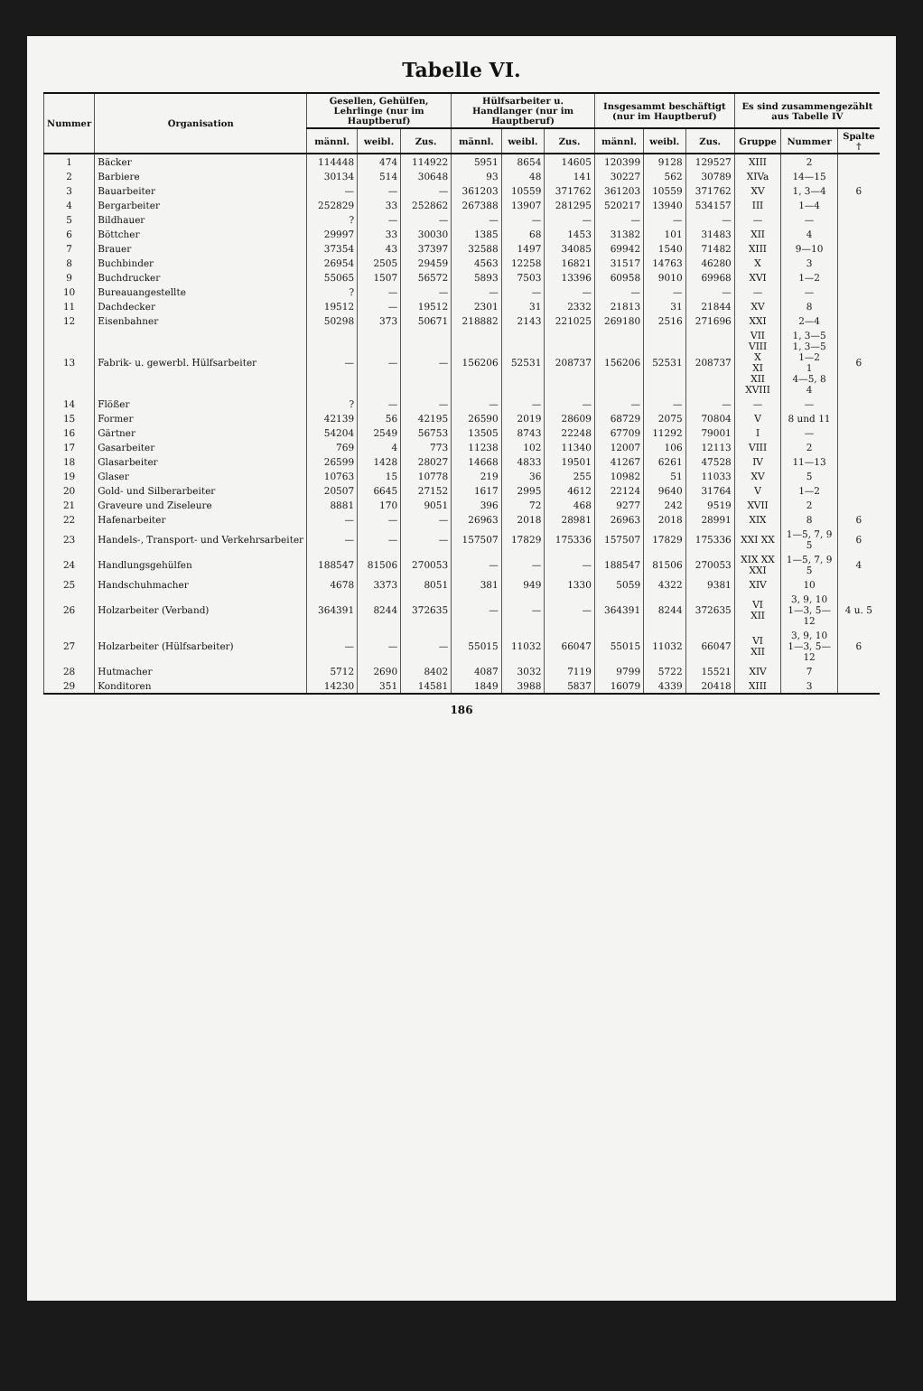Tabelle VI.
| Nummer | Organisation | Gesellen, Gehülfen, Lehrlinge (nur im Hauptberuf) | | | Hülfsarbeiter u. Handlanger (nur im Hauptberuf) | | | Insgesammt beschäftigt (nur im Hauptberuf) | | | Es sind zusammengezählt aus Tabelle IV | | |
| --- | --- | --- | --- | --- | --- | --- | --- | --- | --- | --- | --- | --- | --- |
| | | männl. | weibl. | Zus. | männl. | weibl. | Zus. | männl. | weibl. | Zus. | Gruppe | Nummer | Spalte † |
| 1 | Bäcker | 114448 | 474 | 114922 | 5951 | 8654 | 14605 | 120399 | 9128 | 129527 | XIII | 2 | |
| 2 | Barbiere | 30134 | 514 | 30648 | 93 | 48 | 141 | 30227 | 562 | 30789 | XIVa | 14—15 | |
| 3 | Bauarbeiter | — | — | — | 361203 | 10559 | 371762 | 361203 | 10559 | 371762 | XV | 1, 3—4 | 6 |
| 4 | Bergarbeiter | 252829 | 33 | 252862 | 267388 | 13907 | 281295 | 520217 | 13940 | 534157 | III | 1—4 | |
| 5 | Bildhauer | ? | — | — | — | — | — | — | — | — | — | — | |
| 6 | Böttcher | 29997 | 33 | 30030 | 1385 | 68 | 1453 | 31382 | 101 | 31483 | XII | 4 | |
| 7 | Brauer | 37354 | 43 | 37397 | 32588 | 1497 | 34085 | 69942 | 1540 | 71482 | XIII | 9—10 | |
| 8 | Buchbinder | 26954 | 2505 | 29459 | 4563 | 12258 | 16821 | 31517 | 14763 | 46280 | X | 3 | |
| 9 | Buchdrucker | 55065 | 1507 | 56572 | 5893 | 7503 | 13396 | 60958 | 9010 | 69968 | XVI | 1—2 | |
| 10 | Bureauangestellte | ? | — | — | — | — | — | — | — | — | — | — | |
| 11 | Dachdecker | 19512 | — | 19512 | 2301 | 31 | 2332 | 21813 | 31 | 21844 | XV | 8 | |
| 12 | Eisenbahner | 50298 | 373 | 50671 | 218882 | 2143 | 221025 | 269180 | 2516 | 271696 | XXI | 2—4 | |
| 13 | Fabrik- u. gewerbl. Hülfsarbeiter | — | — | — | 156206 | 52531 | 208737 | 156206 | 52531 | 208737 | VII VIII X XI XII XVIII | 1, 3—5 1, 3—5 1—2 1 4—5, 8 4 | 6 |
| 14 | Flößer | ? | — | — | — | — | — | — | — | — | — | — | |
| 15 | Former | 42139 | 56 | 42195 | 26590 | 2019 | 28609 | 68729 | 2075 | 70804 | V | 8 und 11 | |
| 16 | Gärtner | 54204 | 2549 | 56753 | 13505 | 8743 | 22248 | 67709 | 11292 | 79001 | I | — | |
| 17 | Gasarbeiter | 769 | 4 | 773 | 11238 | 102 | 11340 | 12007 | 106 | 12113 | VIII | 2 | |
| 18 | Glasarbeiter | 26599 | 1428 | 28027 | 14668 | 4833 | 19501 | 41267 | 6261 | 47528 | IV | 11—13 | |
| 19 | Glaser | 10763 | 15 | 10778 | 219 | 36 | 255 | 10982 | 51 | 11033 | XV | 5 | |
| 20 | Gold- und Silberarbeiter | 20507 | 6645 | 27152 | 1617 | 2995 | 4612 | 22124 | 9640 | 31764 | V | 1—2 | |
| 21 | Graveure und Ziseleure | 8881 | 170 | 9051 | 396 | 72 | 468 | 9277 | 242 | 9519 | XVII | 2 | |
| 22 | Hafenarbeiter | — | — | — | 26963 | 2018 | 28981 | 26963 | 2018 | 28991 | XIX | 8 | 6 |
| 23 | Handels-, Transport- und Verkehrsarbeiter | — | — | — | 157507 | 17829 | 175336 | 157507 | 17829 | 175336 | XXI XX | 1—5, 7, 9 5 | 6 |
| 24 | Handlungsgehülfen | 188547 | 81506 | 270053 | — | — | — | 188547 | 81506 | 270053 | XIX XX XXI | 1—5, 7, 9 5 | 4 |
| 25 | Handschuhmacher | 4678 | 3373 | 8051 | 381 | 949 | 1330 | 5059 | 4322 | 9381 | XIV | 10 | |
| 26 | Holzarbeiter (Verband) | 364391 | 8244 | 372635 | — | — | — | 364391 | 8244 | 372635 | VI XII | 3, 9, 10 1—3, 5—12 | 4 u. 5 |
| 27 | Holzarbeiter (Hülfsarbeiter) | — | — | — | 55015 | 11032 | 66047 | 55015 | 11032 | 66047 | VI XII | 3, 9, 10 1—3, 5—12 | 6 |
| 28 | Hutmacher | 5712 | 2690 | 8402 | 4087 | 3032 | 7119 | 9799 | 5722 | 15521 | XIV | 7 | |
| 29 | Konditoren | 14230 | 351 | 14581 | 1849 | 3988 | 5837 | 16079 | 4339 | 20418 | XIII | 3 | |
186